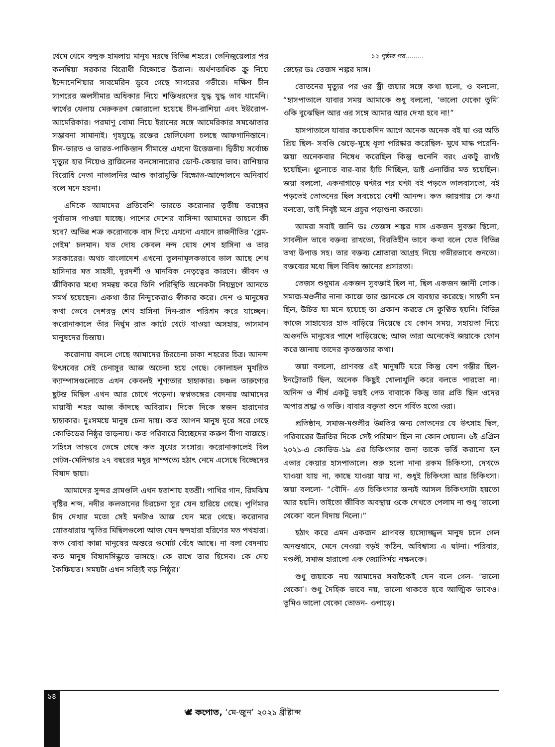থেমে থেমে বন্দুক হামলায় মানুষ মরছে বিভিন্ন শহরে। ভেনিজুয়েলার পর কলম্বিয়া সরকার বিরোধী বিক্ষোভে উত্তাল। অর্ধশতাধিক ক্রু নিয়ে ইন্দোনেশিয়ার সাবমেরিন ডুবে গেছে সাগরের গভীরে। দক্ষিণ চীন সাগরের জলসীমার অধিকার নিয়ে শক্তিধরদের যুদ্ধ যুদ্ধ ভাব থামেনি। স্বার্থের খেলায় মেরুকরণ জোরালো হয়েছে চীন-রাশিয়া এবং ইউরোপ-আমেরিকার। পরমাণু বোমা নিয়ে ইরানের সঙ্গে আমেরিকার সমঝোতার সম্ভাবনা সামান্যই। গৃহযুদ্ধে রক্তের হোলিখেলা চলছে আফগানিস্তানে। চীন-ভারত ও ভারত-পাকিস্তান সীমান্তে এখনো উত্তেজনা। দ্বিতীয় সর্বোচ্চ মৃত্যুর হার নিয়েও ব্রাজিলের বলসোনারোর ডোন্ট-কেয়ার ভাব। রাশিয়ার বিরোধি নেতা নাভালনির আশু কারামুক্তি বিক্ষোভ-আন্দোলনে অনিবার্য বলে মনে হয়না।
এদিকে আমাদের প্রতিবেশি ভারতে করোনার তৃতীয় তরঙ্গের পূর্বাভাস পাওয়া যাচ্ছে। পাশের দেশের বাসিন্দা আমাদের তাহলে কী হবে? অভিন্ন শত্রু করোনাকে বাদ দিয়ে এখনো এখানে রাজনীতির ‘ব্লেম-গেইম’ চলমান। যত দোষ কেবল নন্দ ঘোষ শেখ হাসিনা ও তার সরকারের। অথচ বাংলাদেশ এখনো তুলনামূলকভাবে ভাল আছে শেখ হাসিনার মত সাহসী, দূরদর্শী ও মানবিক নেতৃত্বের কারণে। জীবন ও জীবিকার মধ্যে সমন্বয় করে তিনি পরিস্থিতি অনেকটা নিয়ন্ত্রণে আনতে সমর্থ হয়েছেন। একথা তাঁর নিন্দুকেরাও স্বীকার করে। দেশ ও মানুষের কথা ভেবে দেশরত্ন শেখ হাসিনা দিন-রাত পরিশ্রম করে যাচ্ছেন। করোনাকালে তাঁর নির্ঘুম রাত কাটে খেটে খাওয়া অসহায়, ভাসমান মানুষদের চিন্তায়।
করোনায় বদলে গেছে আমাদের চিরচেনা ঢাকা শহরের চিত্র। আনন্দ উৎসবের সেই চেনাসুর আজ অচেনা হয়ে গেছে। কোলাহল মুখরিত ক্যাম্পাসগুলোতে এখন কেবলই শূণ্যতার হাহাকার। চঞ্চল তারুণ্যের ছুটন্ত মিছিল এখন আর চোখে পড়েনা। স্বপ্নভঙ্গের বেদনায় আমাদের মায়াবী শহর আজ কাঁদছে অবিরাম। দিকে দিকে স্বজন হারানোর হাহাকার। দুঃসময়ে মানুষ চেনা দায়। কত আপন মানুষ দূরে সরে গেছে কোভিডের নিষ্ঠুর তাড়নায়। কত পরিবারে বিচ্ছেদের করুণ বীণা বাজছে। সহিংস তান্ডবে ভেঙ্গে গেছে কত সুখের সংসার। করোনাকালেই বিল গেটস-মেলিন্ডার ২৭ বছরের মধুর দাম্পত্যে হঠাৎ নেমে এসেছে বিচ্ছেদের বিষাদ ছায়া।
আমাদের সুন্দর গ্রামগুলি এখন হতাশায় হতশ্রী। পাখির গান, রিমঝিম বৃষ্টির শব্দ, নদীর কলতানের চিরচেনা সুর যেন হারিয়ে গেছে। পূর্ণিমার চাঁদ দেখার মতো সেই মনটাও আজ যেন মরে গেছে। করোনার স্রোতধারায় স্মৃতির মিছিলগুলো আজ যেন ছন্দহারা হরিণের মত পথহারা। কত বোবা কান্না মানুষের অন্তরে গুমোট বেঁধে আছে। না বলা বেদনায় কত মানুষ বিষাদসিন্ধুতে ভাসছে। কে রাখে তার হিসেব। কে দেয় কৈফিয়ত। সময়টা এখন সত্যিই বড় নিষ্ঠুর।’
১২ পৃষ্ঠার পর.........
স্নেহের ডঃ তেজস শঙ্কর দাস।
তোতনের মৃত্যুর পর ওর স্ত্রী জয়ার সঙ্গে কথা হলো, ও বললো, “হাসপাতালে যাবার সময় আমাকে শুধু বললো, ‘ভালো থেকো তুমি’ ওকি বুঝেছিল আর ওর সঙ্গে আমার আর দেখা হবে না!”
হাসপাতালে যাবার কয়েকদিন আগে অনেক অনেক বই যা ওর অতি প্রিয় ছিল- সবগুি ঝেড়ে-মুছে ধূলা পরিষ্কার করেছিল- মুখে মাস্ক পরেনি- জয়া অনেকবার নিষেধ করেছিল কিন্তু শুনেনি বরং একটু রাগই হয়েছিল। ধুলোতে বার-বার হাঁচি দিচ্ছিল, ডাষ্ট এলার্জির মত হয়েছিল। জয়া বললো, একনাগাড়ে ঘন্টার পর ঘন্টা বই পড়তে ভালবাসতো, বই পড়তেই তোতনের ছিল সবচেয়ে বেশী আনন্দ। কত জায়গায় সে কথা বলতো, তাই নিবৃষ্ট মনে প্রচুর পড়াশুনা করতো।
আমরা সবাই জানি ডঃ তেজস শঙ্কর দাস একজন সুবক্তা ছিলো, সাবলীল ভাবে বক্তব্য রাখতো, বিরতিহীন ভাবে কথা বলে যেত বিভিন্ন তথ্য উপাত্ত সহ। তার বক্তব্য শ্রোতারা আগ্রহ নিয়ে গভীরভাবে শুনতো। বক্তব্যের মধ্যে ছিল বিবিধ জ্ঞানের প্রসারতা।
তেজস শুধুমাত্র একজন সুবক্তাই ছিল না, ছিল একজন জ্ঞানী লোক। সমাজ-মণ্ডলীর নানা কাজে তার জ্ঞানকে সে ব্যবহার করেছে। সাহসী মন ছিল, উচিত যা মনে হয়েছে তা প্রকাশ করতে সে কুণ্ঠিত হয়নি। বিভিন্ন কাজে সাহায্যের হাত বাড়িয়ে দিয়েছে যে কোন সময়, সহায়তা নিয়ে অগুনতি মানুষের পাশে দাড়িয়েছে; আজ তারা অনেকেই জয়াকে ফোন করে জানায় তাদের কৃতজ্ঞতার কথা।
জয়া বললো, প্রাণবন্ত এই মানুষটি ঘরে কিন্তু বেশ গম্ভীর ছিল- ইনট্রোভার্ট ছিল, অনেক কিছুই খোলাখুলি করে বলতে পারতো না। অনিন্দ ও শীর্ষ একটু ভয়ই পেত বাবাকে কিন্তু তার প্রতি ছিল ওদের অপার শ্রদ্ধা ও ভক্তি। বাবার বক্তৃতা শুনে গর্বিত হতো ওরা।
প্রতিষ্ঠান, সমাজ-মণ্ডলীর উন্নতির জন্য তোতনের যে উৎসাহ ছিল, পরিবারের উন্নতির দিকে সেই পরিমাণ ছিল না কোন খেয়াল। ৬ই এপ্রিল ২০২১-এ কোভিড-১৯ এর চিকিৎসার জন্য তাকে ভর্ত্তি করানো হল এভার কেয়ার হাসপাতালে। শুরু হলো নানা রকম চিকিৎসা, দেখতে যাওয়া যায় না, কাছে যাওয়া যায় না, শুধুই চিকিৎসা আর চিকিৎসা। জয়া বললো- “বৌদি- এত চিকিৎসার জন্যই আসল চিকিৎসাটা হয়তো আর হয়নি। তাইতো জীবিত অবস্থায় ওকে দেখতে পেলাম না শুধু ‘ভালো থেকো’ বলে বিদায় নিলো।”
হঠাৎ করে এমন একজন প্রাণবন্ত হাস্যোজ্জ্বল মানুষ চলে গেল অনন্তধামে, মেনে নেওয়া বড়ই কঠিন, অবিশ্বাস্য এ ঘটনা। পরিবার, মণ্ডলী, সমাজ হারালো এক জ্যোতির্ময় নক্ষত্রকে।
শুধু জয়াকে নয় আমাদের সবাইকেই যেন বলে গেল- ‘ভালো থেকো’। শুধু দৈহিক ভাবে নয়, ভালো থাকতে হবে আত্মিক ভাবেও। তুমিও ভালো খেকো তোতন- ওপাড়ে।
১৪
🕊 কপোত, ‘মে-জুন’ ২০২১ খ্রীষ্টাব্দ